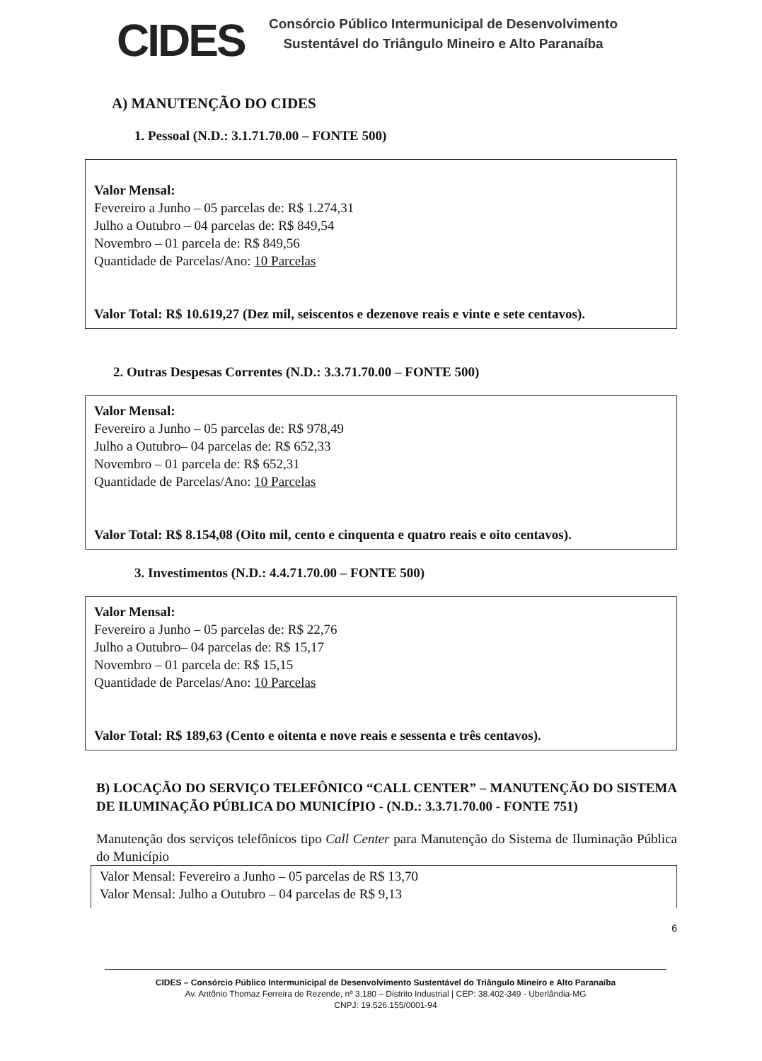CIDES
Consórcio Público Intermunicipal de Desenvolvimento
Sustentável do Triângulo Mineiro e Alto Paranaíba
A) MANUTENÇÃO DO CIDES
1. Pessoal (N.D.: 3.1.71.70.00 – FONTE 500)
Valor Mensal:
Fevereiro a Junho – 05 parcelas de: R$ 1.274,31
Julho a Outubro – 04 parcelas de: R$ 849,54
Novembro – 01 parcela de: R$ 849,56
Quantidade de Parcelas/Ano: 10 Parcelas
Valor Total: R$ 10.619,27 (Dez mil, seiscentos e dezenove reais e vinte e sete centavos).
2. Outras Despesas Correntes (N.D.: 3.3.71.70.00 – FONTE 500)
Valor Mensal:
Fevereiro a Junho – 05 parcelas de: R$ 978,49
Julho a Outubro– 04 parcelas de: R$ 652,33
Novembro – 01 parcela de: R$ 652,31
Quantidade de Parcelas/Ano: 10 Parcelas
Valor Total: R$ 8.154,08 (Oito mil, cento e cinquenta e quatro reais e oito centavos).
3. Investimentos (N.D.: 4.4.71.70.00 – FONTE 500)
Valor Mensal:
Fevereiro a Junho – 05 parcelas de: R$ 22,76
Julho a Outubro– 04 parcelas de: R$ 15,17
Novembro – 01 parcela de: R$ 15,15
Quantidade de Parcelas/Ano: 10 Parcelas
Valor Total: R$ 189,63 (Cento e oitenta e nove reais e sessenta e três centavos).
B) LOCAÇÃO DO SERVIÇO TELEFÔNICO “CALL CENTER” – MANUTENÇÃO DO SISTEMA DE ILUMINAÇÃO PÚBLICA DO MUNICÍPIO - (N.D.: 3.3.71.70.00 - FONTE 751)
Manutenção dos serviços telefônicos tipo Call Center para Manutenção do Sistema de Iluminação Pública do Município
Valor Mensal: Fevereiro a Junho – 05 parcelas de R$ 13,70
Valor Mensal: Julho a Outubro – 04 parcelas de R$ 9,13
6
CIDES – Consórcio Público Intermunicipal de Desenvolvimento Sustentável do Triângulo Mineiro e Alto Paranaíba
Av. Antônio Thomaz Ferreira de Rezende, nº 3.180 – Distrito Industrial | CEP: 38.402-349 - Uberlândia-MG
CNPJ: 19.526.155/0001-94